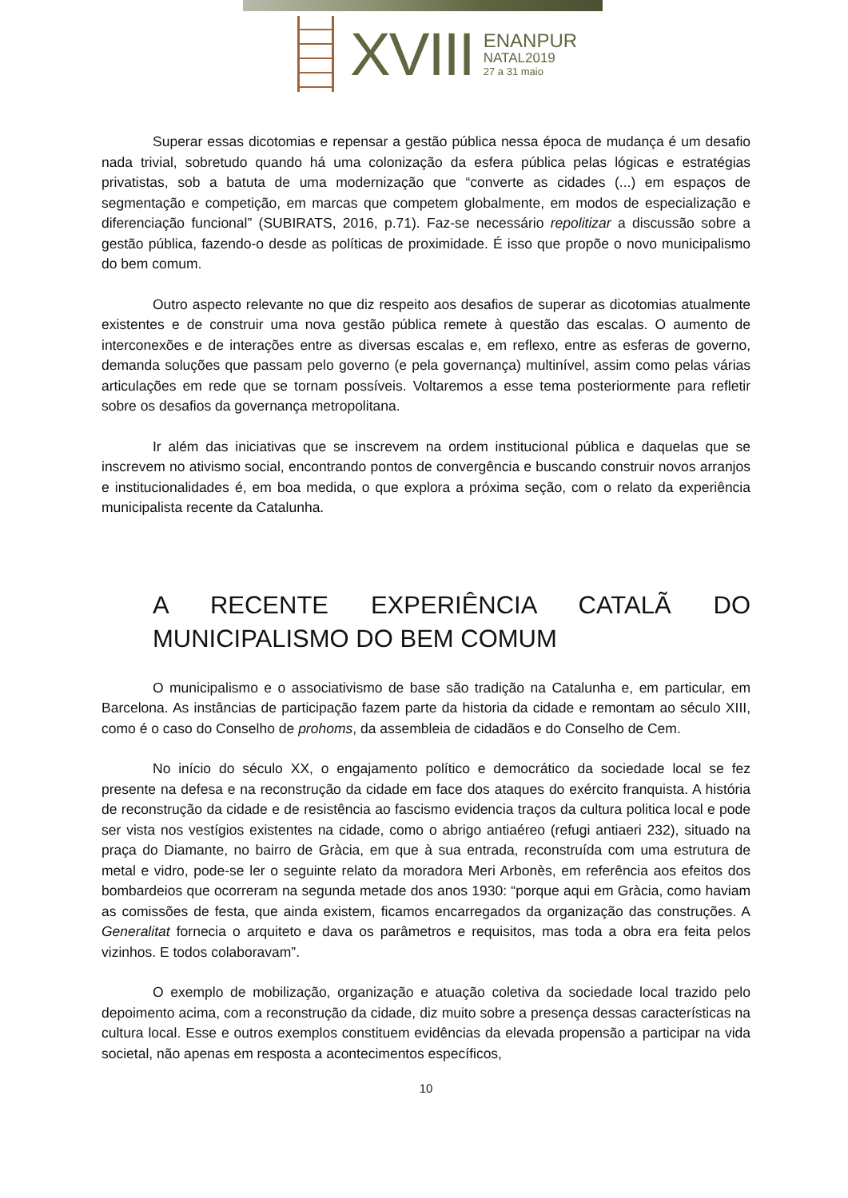XVIII
ENANPUR
NATAL2019
27 a 31 maio
Superar essas dicotomias e repensar a gestão pública nessa época de mudança é um desafio nada trivial, sobretudo quando há uma colonização da esfera pública pelas lógicas e estratégias privatistas, sob a batuta de uma modernização que “converte as cidades (...) em espaços de segmentação e competição, em marcas que competem globalmente, em modos de especialização e diferenciação funcional” (SUBIRATS, 2016, p.71). Faz-se necessário repolitizar a discussão sobre a gestão pública, fazendo-o desde as políticas de proximidade. É isso que propõe o novo municipalismo do bem comum.
Outro aspecto relevante no que diz respeito aos desafios de superar as dicotomias atualmente existentes e de construir uma nova gestão pública remete à questão das escalas. O aumento de interconexões e de interações entre as diversas escalas e, em reflexo, entre as esferas de governo, demanda soluções que passam pelo governo (e pela governança) multinível, assim como pelas várias articulações em rede que se tornam possíveis. Voltaremos a esse tema posteriormente para refletir sobre os desafios da governança metropolitana.
Ir além das iniciativas que se inscrevem na ordem institucional pública e daquelas que se inscrevem no ativismo social, encontrando pontos de convergência e buscando construir novos arranjos e institucionalidades é, em boa medida, o que explora a próxima seção, com o relato da experiência municipalista recente da Catalunha.
A RECENTE EXPERIÊNCIA CATALÃ DO MUNICIPALISMO DO BEM COMUM
O municipalismo e o associativismo de base são tradição na Catalunha e, em particular, em Barcelona. As instâncias de participação fazem parte da historia da cidade e remontam ao século XIII, como é o caso do Conselho de prohoms, da assembleia de cidadãos e do Conselho de Cem.
No início do século XX, o engajamento político e democrático da sociedade local se fez presente na defesa e na reconstrução da cidade em face dos ataques do exército franquista. A história de reconstrução da cidade e de resistência ao fascismo evidencia traços da cultura politica local e pode ser vista nos vestígios existentes na cidade, como o abrigo antiaéreo (refugi antiaeri 232), situado na praça do Diamante, no bairro de Gràcia, em que à sua entrada, reconstruída com uma estrutura de metal e vidro, pode-se ler o seguinte relato da moradora Meri Arbonès, em referência aos efeitos dos bombardeios que ocorreram na segunda metade dos anos 1930: “porque aqui em Gràcia, como haviam as comissões de festa, que ainda existem, ficamos encarregados da organização das construções. A Generalitat fornecia o arquiteto e dava os parâmetros e requisitos, mas toda a obra era feita pelos vizinhos. E todos colaboravam”.
O exemplo de mobilização, organização e atuação coletiva da sociedade local trazido pelo depoimento acima, com a reconstrução da cidade, diz muito sobre a presença dessas características na cultura local. Esse e outros exemplos constituem evidências da elevada propensão a participar na vida societal, não apenas em resposta a acontecimentos específicos,
10